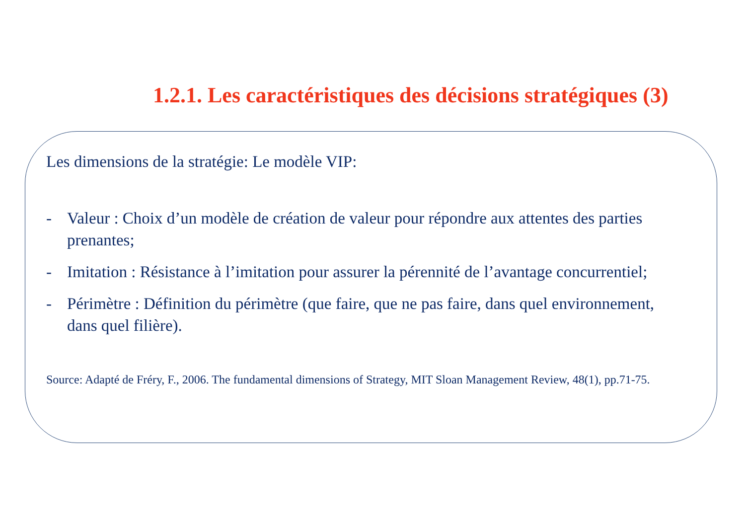1.2.1. Les caractéristiques des décisions stratégiques (3)
Les dimensions de la stratégie: Le modèle VIP:
- Valeur : Choix d’un modèle de création de valeur pour répondre aux attentes des parties prenantes;
- Imitation : Résistance à l’imitation pour assurer la pérennité de l’avantage concurrentiel;
- Périmètre : Définition du périmètre (que faire, que ne pas faire, dans quel environnement, dans quel filière).
Source: Adapté de Fréry, F., 2006. The fundamental dimensions of Strategy, MIT Sloan Management Review, 48(1), pp.71-75.